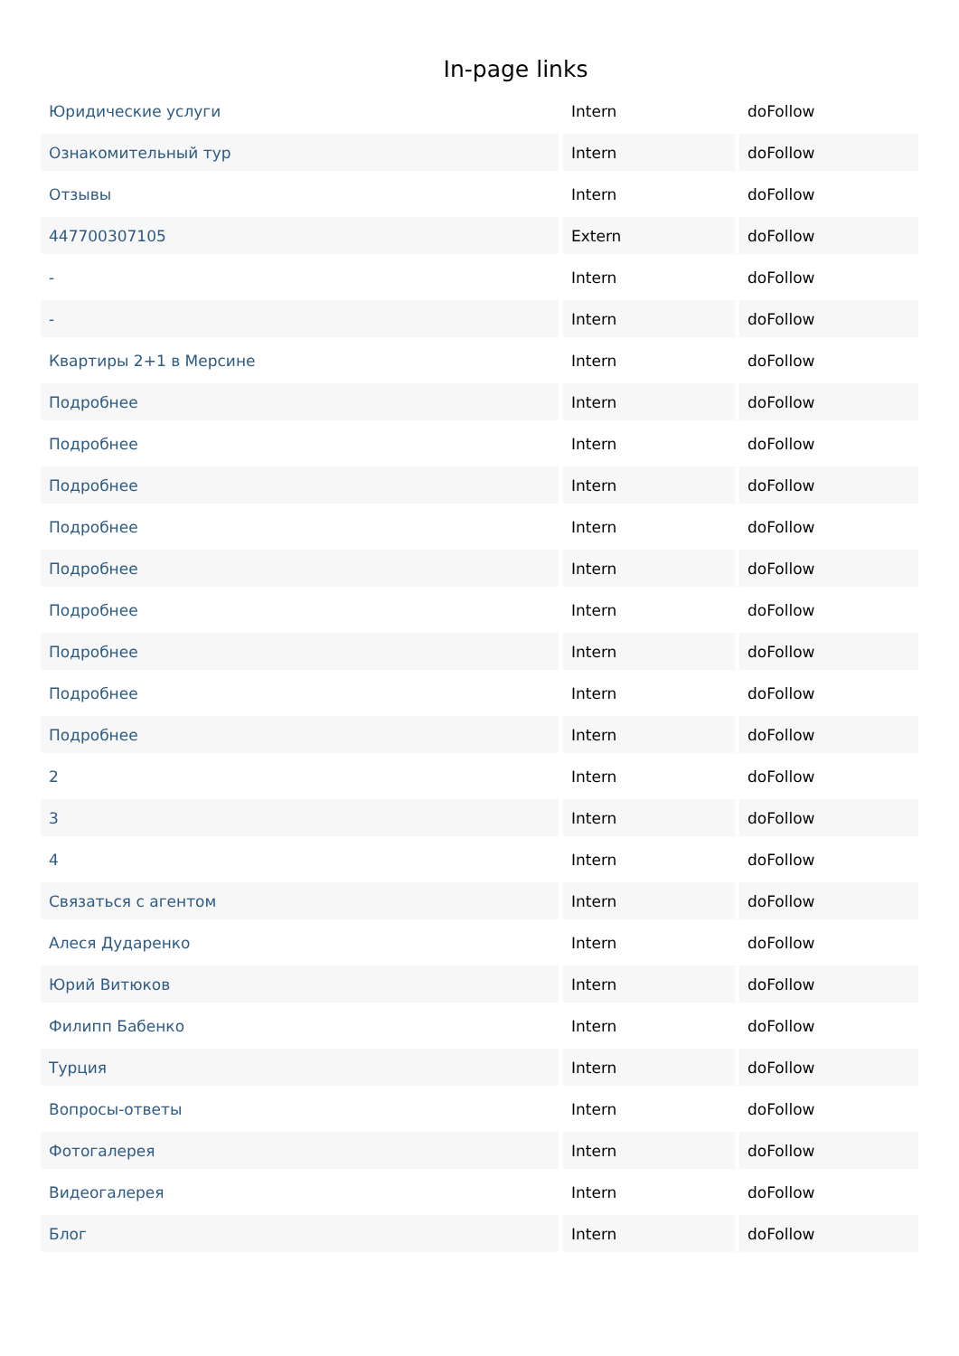In-page links
| Юридические услуги | Intern | doFollow |
| Ознакомительный тур | Intern | doFollow |
| Отзывы | Intern | doFollow |
| 447700307105 | Extern | doFollow |
| - | Intern | doFollow |
| - | Intern | doFollow |
| Квартиры 2+1 в Мерсине | Intern | doFollow |
| Подробнее | Intern | doFollow |
| Подробнее | Intern | doFollow |
| Подробнее | Intern | doFollow |
| Подробнее | Intern | doFollow |
| Подробнее | Intern | doFollow |
| Подробнее | Intern | doFollow |
| Подробнее | Intern | doFollow |
| Подробнее | Intern | doFollow |
| Подробнее | Intern | doFollow |
| 2 | Intern | doFollow |
| 3 | Intern | doFollow |
| 4 | Intern | doFollow |
| Связаться с агентом | Intern | doFollow |
| Алеся Дударенко | Intern | doFollow |
| Юрий Витюков | Intern | doFollow |
| Филипп Бабенко | Intern | doFollow |
| Турция | Intern | doFollow |
| Вопросы-ответы | Intern | doFollow |
| Фотогалерея | Intern | doFollow |
| Видеогалерея | Intern | doFollow |
| Блог | Intern | doFollow |